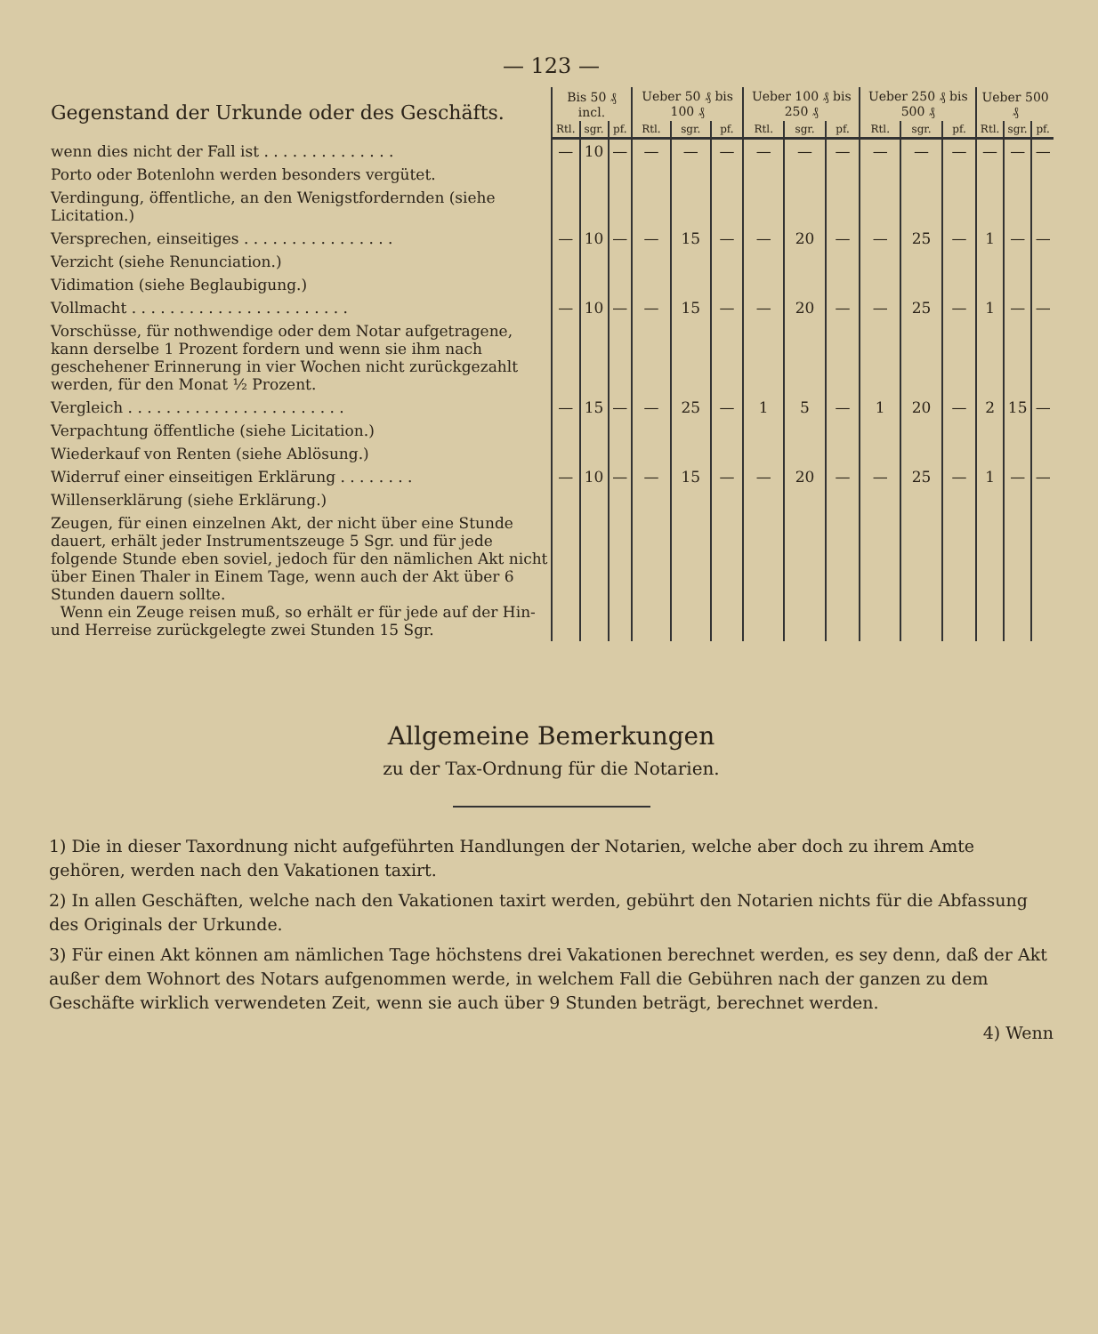— 123 —
| Gegenstand der Urkunde oder des Geschäfts. | Bis 50 ₰ incl. | | | Ueber 50 ₰ bis 100 ₰ | | | Ueber 100 ₰ bis 250 ₰ | | | Ueber 250 ₰ bis 500 ₰ | | | Ueber 500 ₰ | | |
| --- | --- | --- | --- | --- | --- | --- | --- | --- | --- | --- | --- | --- | --- | --- | --- |
| | Rtl. | sgr. | pf. | Rtl. | sgr. | pf. | Rtl. | sgr. | pf. | Rtl. | sgr. | pf. | Rtl. | sgr. | pf. |
| wenn dies nicht der Fall ist . . . . . . . . . . . . . . | — | 10 | — | — | — | — | — | — | — | — | — | — | — | — | — |
| Porto oder Botenlohn werden besonders vergütet. | | | | | | | | | | | | | | | |
| Verdingung, öffentliche, an den Wenigstfordernden (siehe Licitation.) | | | | | | | | | | | | | | | |
| Versprechen, einseitiges . . . . . . . . . . . . . . . . | — | 10 | — | — | 15 | — | — | 20 | — | — | 25 | — | 1 | — | — |
| Verzicht (siehe Renunciation.) | | | | | | | | | | | | | | | |
| Vidimation (siehe Beglaubigung.) | | | | | | | | | | | | | | | |
| Vollmacht . . . . . . . . . . . . . . . . . . . . . . . | — | 10 | — | — | 15 | — | — | 20 | — | — | 25 | — | 1 | — | — |
| Vorschüsse, für nothwendige oder dem Notar aufgetragene, kann derselbe 1 Prozent fordern und wenn sie ihm nach geschehener Erinnerung in vier Wochen nicht zurückgezahlt werden, für den Monat ½ Prozent. | | | | | | | | | | | | | | | |
| Vergleich . . . . . . . . . . . . . . . . . . . . . . . | — | 15 | — | — | 25 | — | 1 | 5 | — | 1 | 20 | — | 2 | 15 | — |
| Verpachtung öffentliche (siehe Licitation.) | | | | | | | | | | | | | | | |
| Wiederkauf von Renten (siehe Ablösung.) | | | | | | | | | | | | | | | |
| Widerruf einer einseitigen Erklärung . . . . . . . . | — | 10 | — | — | 15 | — | — | 20 | — | — | 25 | — | 1 | — | — |
| Willenserklärung (siehe Erklärung.) | | | | | | | | | | | | | | | |
| Zeugen, für einen einzelnen Akt, der nicht über eine Stunde dauert, erhält jeder Instrumentszeuge 5 Sgr. und für jede folgende Stunde eben soviel, jedoch für den nämlichen Akt nicht über Einen Thaler in Einem Tage, wenn auch der Akt über 6 Stunden dauern sollte. Wenn ein Zeuge reisen muß, so erhält er für jede auf der Hin- und Herreise zurückgelegte zwei Stunden 15 Sgr. | | | | | | | | | | | | | | | |
Allgemeine Bemerkungen
zu der Tax-Ordnung für die Notarien.
1) Die in dieser Taxordnung nicht aufgeführten Handlungen der Notarien, welche aber doch zu ihrem Amte gehören, werden nach den Vakationen taxirt.
2) In allen Geschäften, welche nach den Vakationen taxirt werden, gebührt den Notarien nichts für die Abfassung des Originals der Urkunde.
3) Für einen Akt können am nämlichen Tage höchstens drei Vakationen berechnet werden, es sey denn, daß der Akt außer dem Wohnort des Notars aufgenommen werde, in welchem Fall die Gebühren nach der ganzen zu dem Geschäfte wirklich verwendeten Zeit, wenn sie auch über 9 Stunden beträgt, berechnet werden.
4) Wenn